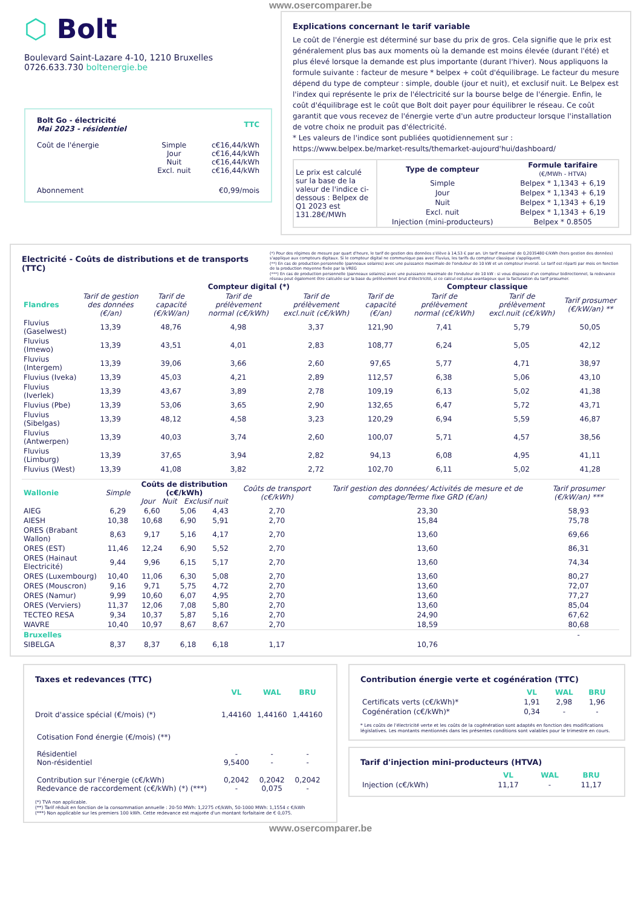www.osercomparer.be
⬡ Bolt
Boulevard Saint-Lazare 4-10, 1210 Bruxelles
0726.633.730 boltenergie.be
| Bolt Go - électricité Mai 2023 - résidentiel | | TTC |
| Coût de l'énergie | Simple Jour Nuit Excl. nuit | c€16,44/kWh c€16,44/kWh c€16,44/kWh c€16,44/kWh |
| Abonnement | | €0,99/mois |
Explications concernant le tarif variable
Le coût de l'énergie est déterminé sur base du prix de gros. Cela signifie que le prix est généralement plus bas aux moments où la demande est moins élevée (durant l'été) et plus élevé lorsque la demande est plus importante (durant l'hiver). Nous appliquons la formule suivante : facteur de mesure * belpex + coût d'équilibrage. Le facteur du mesure dépend du type de compteur : simple, double (jour et nuit), et exclusif nuit. Le Belpex est l'index qui représente le prix de l'électricité sur la bourse belge de l'énergie. Enfin, le coût d'équilibrage est le coût que Bolt doit payer pour équilibrer le réseau. Ce coût garantit que vous recevez de l'énergie verte d'un autre producteur lorsque l'installation de votre choix ne produit pas d'électricité.
* Les valeurs de l'indice sont publiées quotidiennement sur :
https://www.belpex.be/market-results/themarket-aujourd'hui/dashboard/
| Le prix est calculé sur la base de la valeur de l'indice ci-dessous : Belpex de Q1 2023 est 131.28€/MWh | Type de compteur | Formule tarifaire (€/MWh - HTVA) |
| | Simple | Belpex * 1,1343 + 6,19 |
| | Jour | Belpex * 1,1343 + 6,19 |
| | Nuit | Belpex * 1,1343 + 6,19 |
| | Excl. nuit | Belpex * 1,1343 + 6,19 |
| | Injection (mini-producteurs) | Belpex * 0.8505 |
Electricité - Coûts de distributions et de transports (TTC)
(*) Pour des régimes de mesure par quart d'heure, le tarif de gestion des données s'élève à 14,53 € par an. Un tarif maximal de 0,2035480 €/kWh (hors gestion des données) s'applique aux compteurs digitaux. Si le compteur digital ne communique pas avec Fluvius, les tarifs du compteur classique s'appliquent.
(**) En cas de production personnelle (panneaux solaires) avec une puissance maximale de l'onduleur de 10 kW et un compteur inversé. Le tarif est réparti par mois en fonction de la production moyenne fixée par la VREG
(***) En cas de production personnelle (panneaux solaires) avec une puissance maximale de l'onduleur de 10 kW : si vous disposez d'un compteur bidirectionnel, la redevance réseau peut également être calculée sur la base du prélèvement brut d'électricité, si ce calcul est plus avantageux que la facturation du tarif prosumer.
| | | Compteur digital (*) | | | Compteur classique | | | |
| Flandres | Tarif de gestion des données (€/an) | Tarif de capacité (€/kW/an) | Tarif de prélèvement normal (c€/kWh) | Tarif de prélèvement excl.nuit (c€/kWh) | Tarif de capacité (€/an) | Tarif de prélèvement normal (c€/kWh) | Tarif de prélèvement excl.nuit (c€/kWh) | Tarif prosumer (€/kW/an) ** |
| Fluvius (Gaselwest) | 13,39 | 48,76 | 4,98 | 3,37 | 121,90 | 7,41 | 5,79 | 50,05 |
| Fluvius (Imewo) | 13,39 | 43,51 | 4,01 | 2,83 | 108,77 | 6,24 | 5,05 | 42,12 |
| Fluvius (Intergem) | 13,39 | 39,06 | 3,66 | 2,60 | 97,65 | 5,77 | 4,71 | 38,97 |
| Fluvius (Iveka) | 13,39 | 45,03 | 4,21 | 2,89 | 112,57 | 6,38 | 5,06 | 43,10 |
| Fluvius (Iverlek) | 13,39 | 43,67 | 3,89 | 2,78 | 109,19 | 6,13 | 5,02 | 41,38 |
| Fluvius (Pbe) | 13,39 | 53,06 | 3,65 | 2,90 | 132,65 | 6,47 | 5,72 | 43,71 |
| Fluvius (Sibelgas) | 13,39 | 48,12 | 4,58 | 3,23 | 120,29 | 6,94 | 5,59 | 46,87 |
| Fluvius (Antwerpen) | 13,39 | 40,03 | 3,74 | 2,60 | 100,07 | 5,71 | 4,57 | 38,56 |
| Fluvius (Limburg) | 13,39 | 37,65 | 3,94 | 2,82 | 94,13 | 6,08 | 4,95 | 41,11 |
| Fluvius (West) | 13,39 | 41,08 | 3,82 | 2,72 | 102,70 | 6,11 | 5,02 | 41,28 |
| Wallonie | Simple | Coûts de distribution (c€/kWh) Jour Nuit Exclusif nuit | | | Coûts de transport (c€/kWh) | Tarif gestion des données/ Activités de mesure et de comptage/Terme fixe GRD (€/an) | Tarif prosumer (€/kW/an) *** |
| AIEG | 6,29 | 6,60 | 5,06 | 4,43 | 2,70 | 23,30 | 58,93 |
| AIESH | 10,38 | 10,68 | 6,90 | 5,91 | 2,70 | 15,84 | 75,78 |
| ORES (Brabant Wallon) | 8,63 | 9,17 | 5,16 | 4,17 | 2,70 | 13,60 | 69,66 |
| ORES (EST) | 11,46 | 12,24 | 6,90 | 5,52 | 2,70 | 13,60 | 86,31 |
| ORES (Hainaut Electricité) | 9,44 | 9,96 | 6,15 | 5,17 | 2,70 | 13,60 | 74,34 |
| ORES (Luxembourg) | 10,40 | 11,06 | 6,30 | 5,08 | 2,70 | 13,60 | 80,27 |
| ORES (Mouscron) | 9,16 | 9,71 | 5,75 | 4,72 | 2,70 | 13,60 | 72,07 |
| ORES (Namur) | 9,99 | 10,60 | 6,07 | 4,95 | 2,70 | 13,60 | 77,27 |
| ORES (Verviers) | 11,37 | 12,06 | 7,08 | 5,80 | 2,70 | 13,60 | 85,04 |
| TECTEO RESA | 9,34 | 10,37 | 5,87 | 5,16 | 2,70 | 24,90 | 67,62 |
| WAVRE | 10,40 | 10,97 | 8,67 | 8,67 | 2,70 | 18,59 | 80,68 |
| Bruxelles | | | | | | | - |
| SIBELGA | 8,37 | 8,37 | 6,18 | 6,18 | 1,17 | 10,76 | |
Taxes et redevances (TTC)
| | VL | WAL | BRU |
| Droit d'assice spécial (€/mois) (*) | 1,44160 | 1,44160 | 1,44160 |
| Cotisation Fond énergie (€/mois) (**) Résidentiel Non-résidentiel | - 9,5400 | - - | - - |
| Contribution sur l'énergie (c€/kWh) Redevance de raccordement (c€/kWh) (*) (***) | 0,2042 - | 0,2042 0,075 | 0,2042 - |
(*) TVA non applicable.
(**) Tarif réduit en fonction de la consommation annuelle : 20-50 MWh: 1,2275 c€/kWh, 50-1000 MWh: 1,1554 c €/kWh
(***) Non applicable sur les premiers 100 kWh. Cette redevance est majorée d'un montant forfaitaire de € 0,075.
Contribution énergie verte et cogénération (TTC)
| | VL | WAL | BRU |
| Certificats verts (c€/kWh)* | 1,91 | 2,98 | 1,96 |
| Cogénération (c€/kWh)* | 0,34 | - | - |
* Les coûts de l'électricité verte et les coûts de la cogénération sont adaptés en fonction des modifications législatives. Les montants mentionnés dans les présentes conditions sont valables pour le trimestre en cours.
Tarif d'injection mini-producteurs (HTVA)
| | VL | WAL | BRU |
| Injection (c€/kWh) | 11,17 | - | 11,17 |
www.osercomparer.be